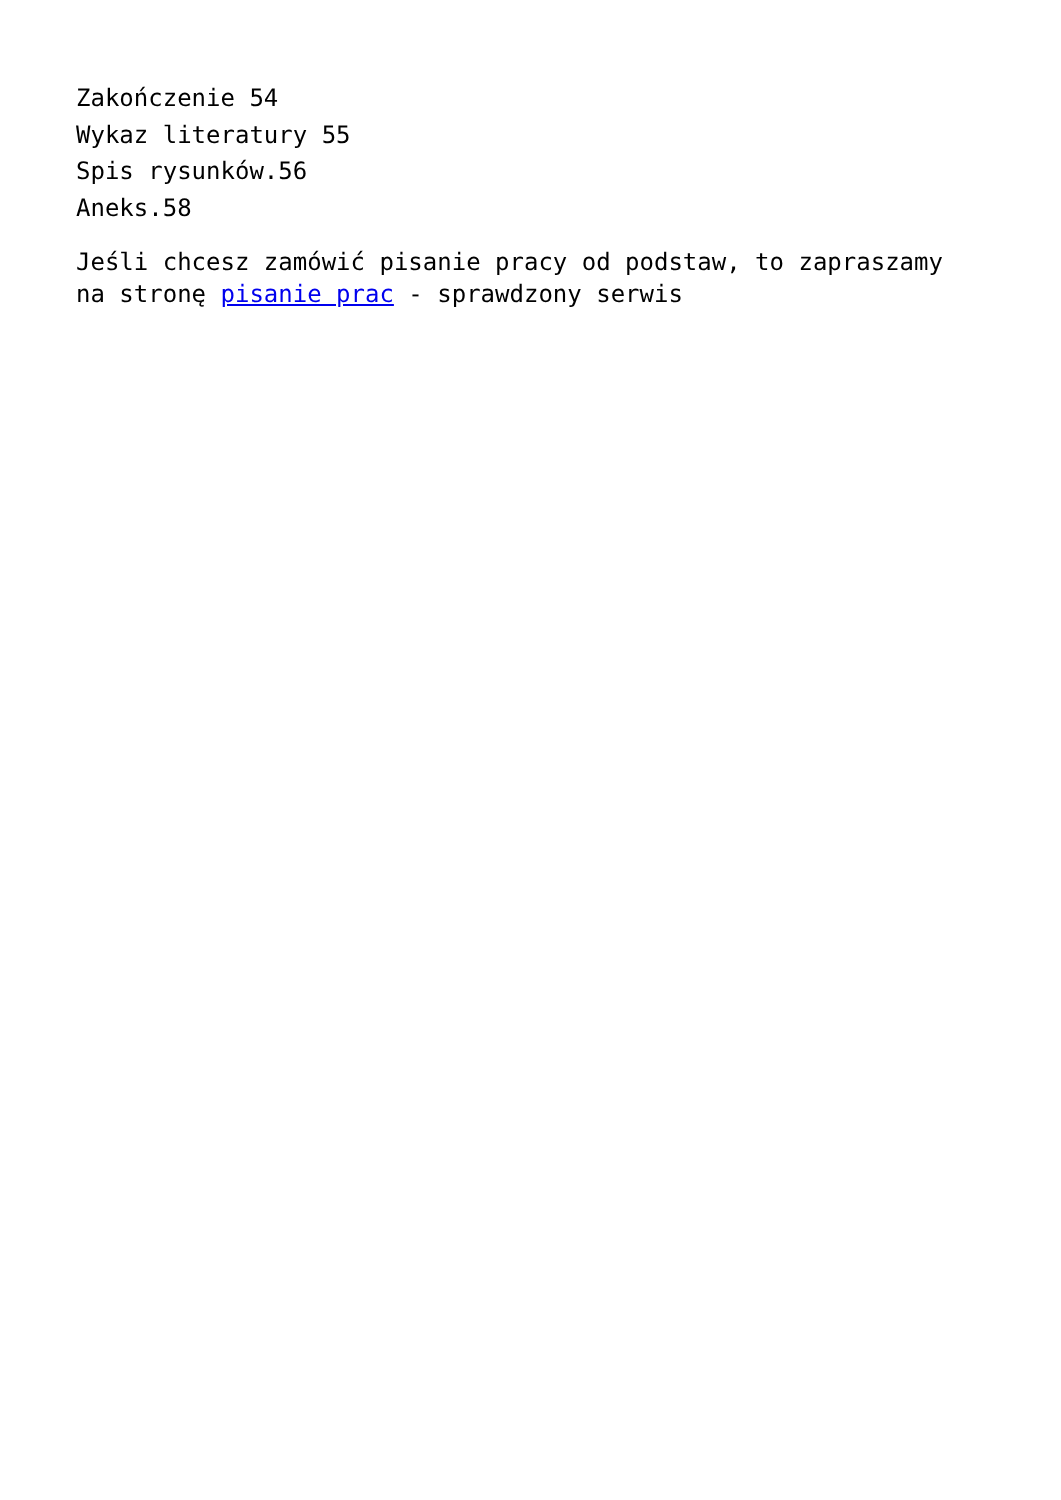Zakończenie 54
Wykaz literatury 55
Spis rysunków.56
Aneks.58
Jeśli chcesz zamówić pisanie pracy od podstaw, to zapraszamy na stronę pisanie prac - sprawdzony serwis